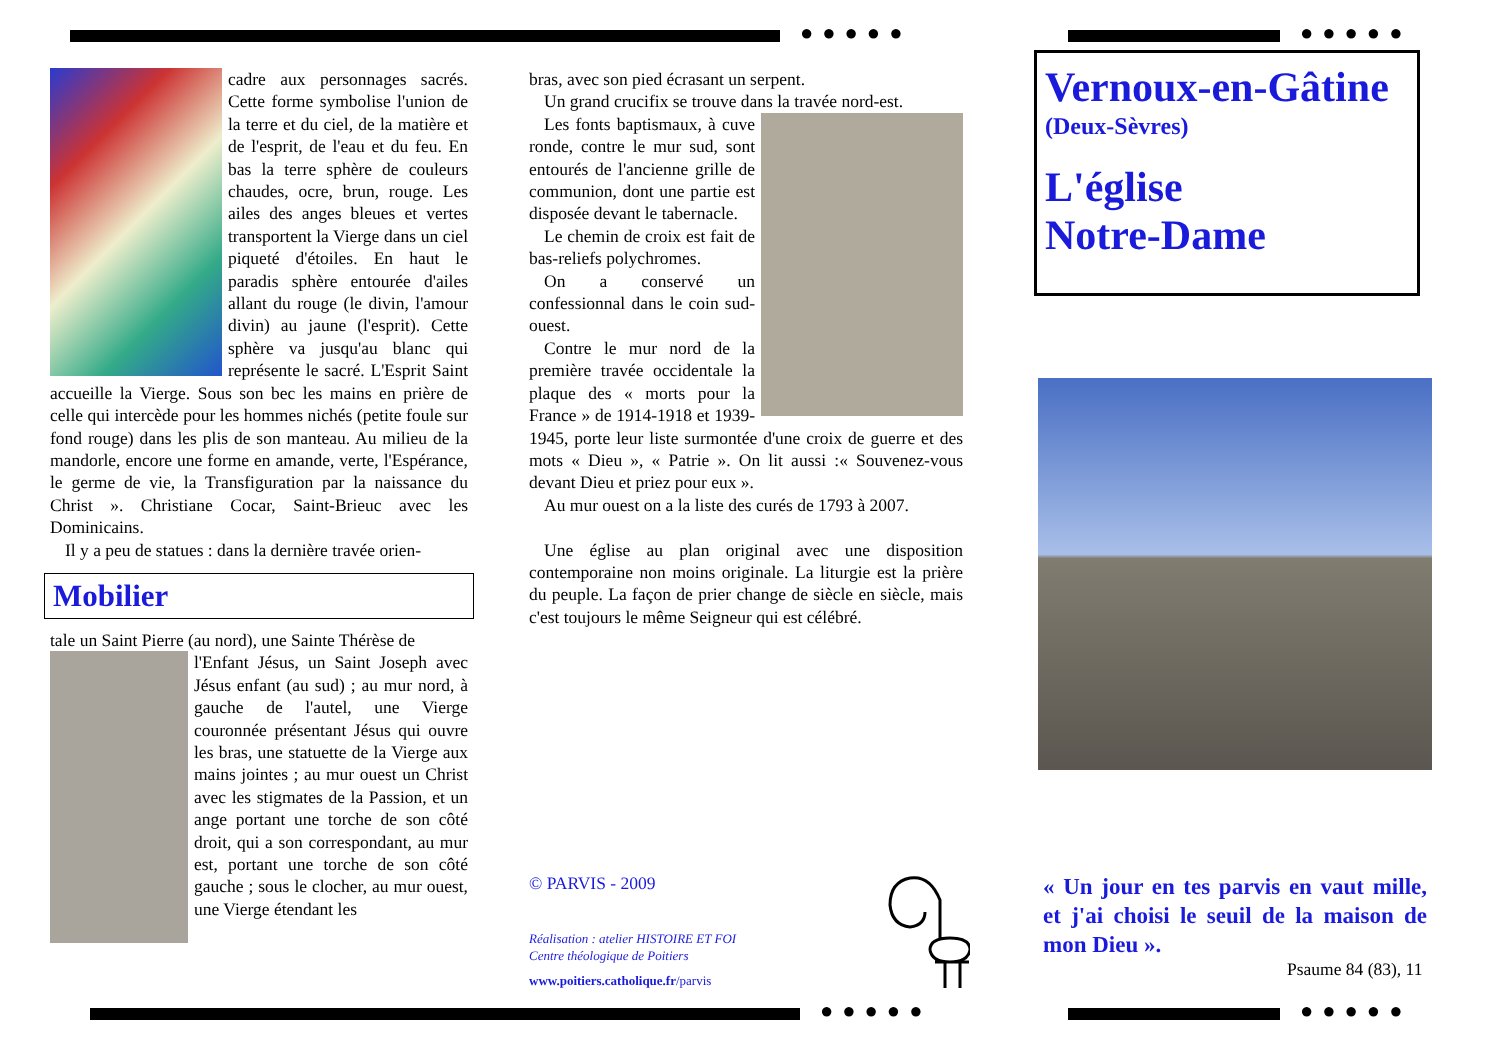●●●●● ●●●●●
●●●●● ●●●●●
cadre aux personnages sacrés. Cette forme symbolise l'union de la terre et du ciel, de la matière et de l'esprit, de l'eau et du feu. En bas la terre sphère de couleurs chaudes, ocre, brun, rouge. Les ailes des anges bleues et vertes transportent la Vierge dans un ciel piqueté d'étoiles. En haut le paradis sphère entourée d'ailes allant du rouge (le divin, l'amour divin) au jaune (l'esprit). Cette sphère va jusqu'au blanc qui représente le sacré. L'Esprit Saint accueille la Vierge. Sous son bec les mains en prière de celle qui intercède pour les hommes nichés (petite foule sur fond rouge) dans les plis de son manteau. Au milieu de la mandorle, encore une forme en amande, verte, l'Espérance, le germe de vie, la Transfiguration par la naissance du Christ ». Christiane Cocar, Saint-Brieuc avec les Dominicains.
Il y a peu de statues : dans la dernière travée orien-
Mobilier
tale un Saint Pierre (au nord), une Sainte Thérèse de
l'Enfant Jésus, un Saint Joseph avec Jésus enfant (au sud) ; au mur nord, à gauche de l'autel, une Vierge couronnée présentant Jésus qui ouvre les bras, une statuette de la Vierge aux mains jointes ; au mur ouest un Christ avec les stigmates de la Passion, et un ange portant une torche de son côté droit, qui a son correspondant, au mur est, portant une torche de son côté gauche ; sous le clocher, au mur ouest, une Vierge étendant les
bras, avec son pied écrasant un serpent.
Un grand crucifix se trouve dans la travée nord-est.
Les fonts baptismaux, à cuve ronde, contre le mur sud, sont entourés de l'ancienne grille de communion, dont une partie est disposée devant le tabernacle.
Le chemin de croix est fait de bas-reliefs polychromes.
On a conservé un confessionnal dans le coin sud-ouest.
Contre le mur nord de la première travée occidentale la plaque des « morts pour la France » de 1914-1918 et 1939-1945, porte leur liste surmontée d'une croix de guerre et des mots « Dieu », « Patrie ». On lit aussi :« Souvenez-vous devant Dieu et priez pour eux ».
Au mur ouest on a la liste des curés de 1793 à 2007.
Une église au plan original avec une disposition contemporaine non moins originale. La liturgie est la prière du peuple. La façon de prier change de siècle en siècle, mais c'est toujours le même Seigneur qui est célébré.
© PARVIS - 2009
Réalisation : atelier HISTOIRE ET FOI
Centre théologique de Poitiers
www.poitiers.catholique.fr/parvis
Vernoux-en-Gâtine
(Deux-Sèvres)
L'église
Notre-Dame
« Un jour en tes parvis en vaut mille, et j'ai choisi le seuil de la maison de mon Dieu ».
Psaume 84 (83), 11